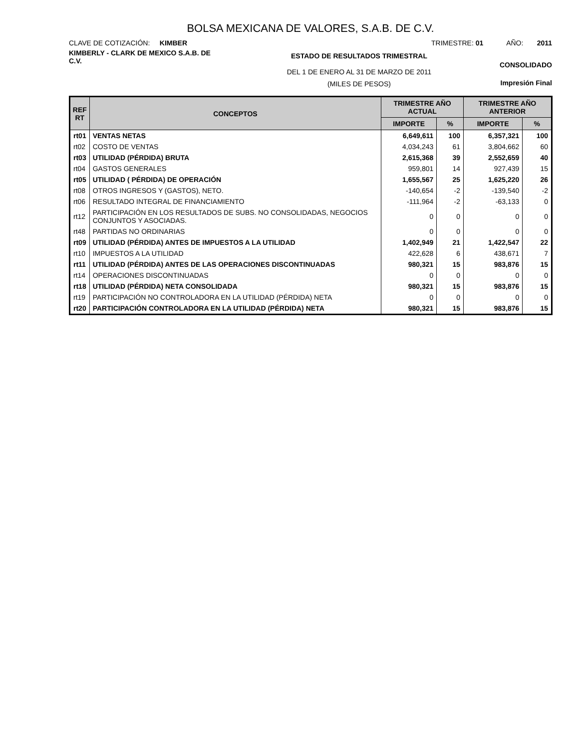BOLSA MEXICANA DE VALORES, S.A.B. DE C.V.
CLAVE DE COTIZACIÓN: KIMBER
TRIMESTRE: 01 AÑO: 2011
KIMBERLY - CLARK DE MEXICO S.A.B. DE C.V.
ESTADO DE RESULTADOS TRIMESTRAL
DEL 1 DE ENERO AL 31 DE MARZO DE 2011
(MILES DE PESOS)
CONSOLIDADO
Impresión Final
| REF RT | CONCEPTOS | TRIMESTRE AÑO ACTUAL | | TRIMESTRE AÑO ANTERIOR | |
| --- | --- | --- | --- | --- | --- |
| | | IMPORTE | % | IMPORTE | % |
| rt01 | VENTAS NETAS | 6,649,611 | 100 | 6,357,321 | 100 |
| rt02 | COSTO DE VENTAS | 4,034,243 | 61 | 3,804,662 | 60 |
| rt03 | UTILIDAD (PÉRDIDA) BRUTA | 2,615,368 | 39 | 2,552,659 | 40 |
| rt04 | GASTOS GENERALES | 959,801 | 14 | 927,439 | 15 |
| rt05 | UTILIDAD ( PÉRDIDA) DE OPERACIÓN | 1,655,567 | 25 | 1,625,220 | 26 |
| rt08 | OTROS INGRESOS Y (GASTOS), NETO. | -140,654 | -2 | -139,540 | -2 |
| rt06 | RESULTADO INTEGRAL DE FINANCIAMIENTO | -111,964 | -2 | -63,133 | 0 |
| rt12 | PARTICIPACIÓN EN LOS RESULTADOS DE SUBS. NO CONSOLIDADAS, NEGOCIOS CONJUNTOS Y ASOCIADAS. | 0 | 0 | 0 | 0 |
| rt48 | PARTIDAS NO ORDINARIAS | 0 | 0 | 0 | 0 |
| rt09 | UTILIDAD (PÉRDIDA) ANTES DE IMPUESTOS A LA UTILIDAD | 1,402,949 | 21 | 1,422,547 | 22 |
| rt10 | IMPUESTOS A LA UTILIDAD | 422,628 | 6 | 438,671 | 7 |
| rt11 | UTILIDAD (PÉRDIDA) ANTES DE LAS OPERACIONES DISCONTINUADAS | 980,321 | 15 | 983,876 | 15 |
| rt14 | OPERACIONES DISCONTINUADAS | 0 | 0 | 0 | 0 |
| rt18 | UTILIDAD (PÉRDIDA) NETA CONSOLIDADA | 980,321 | 15 | 983,876 | 15 |
| rt19 | PARTICIPACIÓN NO CONTROLADORA EN LA UTILIDAD (PÉRDIDA) NETA | 0 | 0 | 0 | 0 |
| rt20 | PARTICIPACIÓN CONTROLADORA EN LA UTILIDAD (PÉRDIDA) NETA | 980,321 | 15 | 983,876 | 15 |